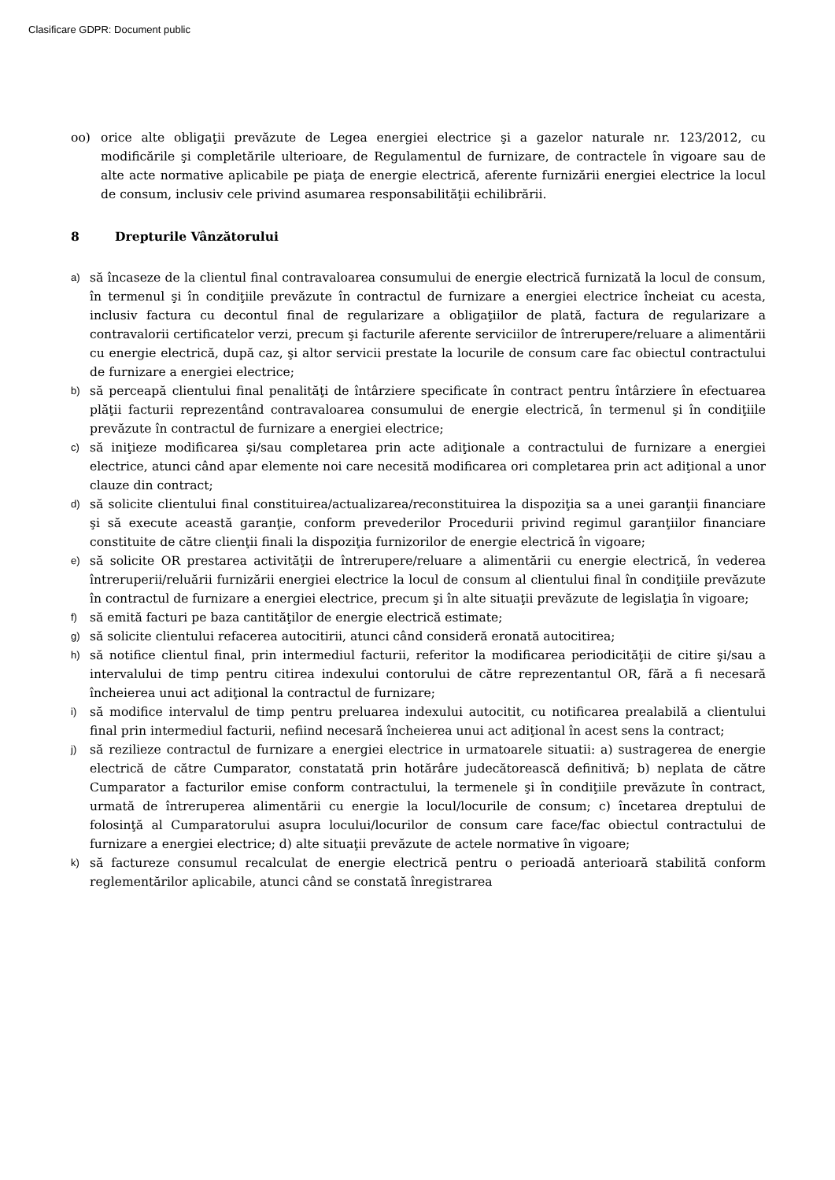Clasificare GDPR: Document public
oo) orice alte obligaţii prevăzute de Legea energiei electrice şi a gazelor naturale nr. 123/2012, cu modificările şi completările ulterioare, de Regulamentul de furnizare, de contractele în vigoare sau de alte acte normative aplicabile pe piaţa de energie electrică, aferente furnizării energiei electrice la locul de consum, inclusiv cele privind asumarea responsabilităţii echilibrării.
8 Drepturile Vânzătorului
a)
să încaseze de la clientul final contravaloarea consumului de energie electrică furnizată la locul de consum, în termenul şi în condiţiile prevăzute în contractul de furnizare a energiei electrice încheiat cu acesta, inclusiv factura cu decontul final de regularizare a obligaţiilor de plată, factura de regularizare a contravalorii certificatelor verzi, precum şi facturile aferente serviciilor de întrerupere/reluare a alimentării cu energie electrică, după caz, şi altor servicii prestate la locurile de consum care fac obiectul contractului de furnizare a energiei electrice;
b)
să perceapă clientului final penalităţi de întârziere specificate în contract pentru întârziere în efectuarea plăţii facturii reprezentând contravaloarea consumului de energie electrică, în termenul şi în condiţiile prevăzute în contractul de furnizare a energiei electrice;
c)
să iniţieze modificarea şi/sau completarea prin acte adiţionale a contractului de furnizare a energiei electrice, atunci când apar elemente noi care necesită modificarea ori completarea prin act adiţional a unor clauze din contract;
d)
să solicite clientului final constituirea/actualizarea/reconstituirea la dispoziţia sa a unei garanţii financiare şi să execute această garanţie, conform prevederilor Procedurii privind regimul garanţiilor financiare constituite de către clienţii finali la dispoziţia furnizorilor de energie electrică în vigoare;
e)
să solicite OR prestarea activităţii de întrerupere/reluare a alimentării cu energie electrică, în vederea întreruperii/reluării furnizării energiei electrice la locul de consum al clientului final în condiţiile prevăzute în contractul de furnizare a energiei electrice, precum şi în alte situaţii prevăzute de legislaţia în vigoare;
f)
să emită facturi pe baza cantităţilor de energie electrică estimate;
g)
să solicite clientului refacerea autocitirii, atunci când consideră eronată autocitirea;
h)
să notifice clientul final, prin intermediul facturii, referitor la modificarea periodicităţii de citire şi/sau a intervalului de timp pentru citirea indexului contorului de către reprezentantul OR, fără a fi necesară încheierea unui act adiţional la contractul de furnizare;
i)
să modifice intervalul de timp pentru preluarea indexului autocitit, cu notificarea prealabilă a clientului final prin intermediul facturii, nefiind necesară încheierea unui act adiţional în acest sens la contract;
j)
să rezilieze contractul de furnizare a energiei electrice in urmatoarele situatii: a) sustragerea de energie electrică de către Cumparator, constatată prin hotărâre judecătorească definitivă; b) neplata de către Cumparator a facturilor emise conform contractului, la termenele şi în condiţiile prevăzute în contract, urmată de întreruperea alimentării cu energie la locul/locurile de consum; c) încetarea dreptului de folosinţă al Cumparatorului asupra locului/locurilor de consum care face/fac obiectul contractului de furnizare a energiei electrice; d) alte situaţii prevăzute de actele normative în vigoare;
k)
să factureze consumul recalculat de energie electrică pentru o perioadă anterioară stabilită conform reglementărilor aplicabile, atunci când se constată înregistrarea